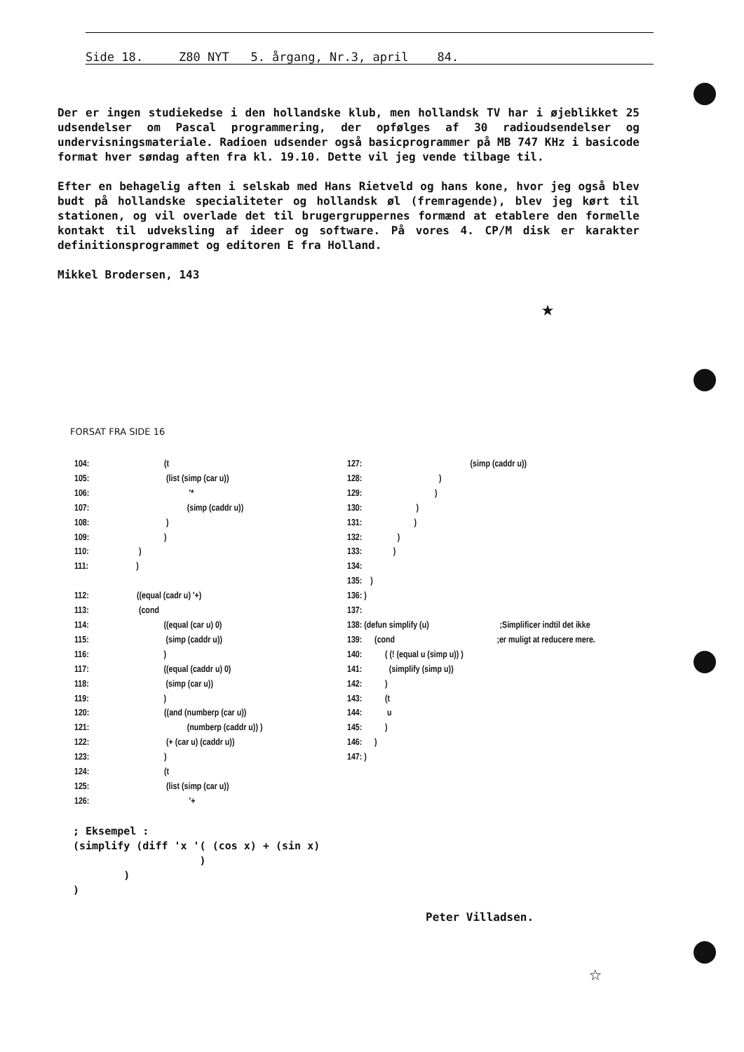Side 18. Z80 NYT 5. årgang, Nr.3, april 84.
Der er ingen studiekedse i den hollandske klub, men hollandsk TV har i øjeblikket 25 udsendelser om Pascal programmering, der opfølges af 30 radioudsendelser og undervisningsmateriale. Radioen udsender også basicprogrammer på MB 747 KHz i basicode format hver søndag aften fra kl. 19.10. Dette vil jeg vende tilbage til.
Efter en behagelig aften i selskab med Hans Rietveld og hans kone, hvor jeg også blev budt på hollandske specialiteter og hollandsk øl (fremragende), blev jeg kørt til stationen, og vil overlade det til brugergruppernes formænd at etablere den formelle kontakt til udveksling af ideer og software. På vores 4. CP/M disk er karakter definitionsprogrammet og editoren E fra Holland.
Mikkel Brodersen, 143
★
FORSAT FRA SIDE 16
104: (t 105: (list (simp (car u)) 106: '* 107: (simp (caddr u)) 108: ) 109: ) 110: ) 111: ) 112: ((equal (cadr u) '+) 113: (cond 114: ((equal (car u) 0) 115: (simp (caddr u)) 116: ) 117: ((equal (caddr u) 0) 118: (simp (car u)) 119: ) 120: ((and (numberp (car u)) 121: (numberp (caddr u)) ) 122: (+ (car u) (caddr u)) 123: ) 124: (t 125: (list (simp (car u)) 126: '+
127: (simp (caddr u)) 128: ) 129: ) 130: ) 131: ) 132: ) 133: ) 134: 135: ) 136: ) 137: 138: (defun simplify (u) ;Simplificer indtil det ikke 139: (cond ;er muligt at reducere mere. 140: ( (! (equal u (simp u)) ) 141: (simplify (simp u)) 142: ) 143: (t 144: u 145: ) 146: ) 147: )
; Eksempel : (simplify (diff 'x '( (cos x) + (sin x) ) ) )
Peter Villadsen.
☆